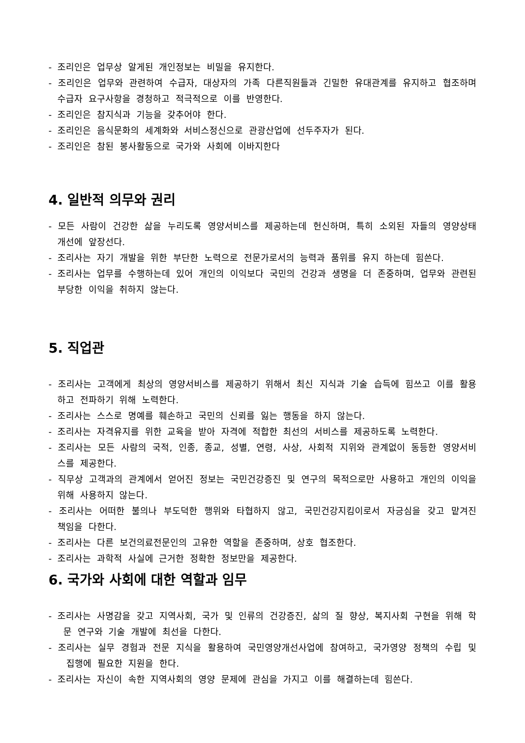- 조리인은 업무상 알게된 개인정보는 비밀을 유지한다.
- 조리인은 업무와 관련하여 수급자, 대상자의 가족 다른직원들과 긴밀한 유대관계를 유지하고 협조하며 수급자 요구사항을 경청하고 적극적으로 이를 반영한다.
- 조리인은 참지식과 기능을 갖추어야 한다.
- 조리인은 음식문화의 세계화와 서비스정신으로 관광산업에 선두주자가 된다.
- 조리인은 참된 봉사활동으로 국가와 사회에 이바지한다
4. 일반적 의무와 권리
- 모든 사람이 건강한 삶을 누리도록 영양서비스를 제공하는데 헌신하며, 특히 소외된 자들의 영양상태 개선에 앞장선다.
- 조리사는 자기 개발을 위한 부단한 노력으로 전문가로서의 능력과 품위를 유지 하는데 힘쓴다.
- 조리사는 업무를 수행하는데 있어 개인의 이익보다 국민의 건강과 생명을 더 존중하며, 업무와 관련된 부당한 이익을 취하지 않는다.
5. 직업관
- 조리사는 고객에게 최상의 영양서비스를 제공하기 위해서 최신 지식과 기술 습득에 힘쓰고 이를 활용하고 전파하기 위해 노력한다.
- 조리사는 스스로 명예를 훼손하고 국민의 신뢰를 잃는 행동을 하지 않는다.
- 조리사는 자격유지를 위한 교육을 받아 자격에 적합한 최선의 서비스를 제공하도록 노력한다.
- 조리사는 모든 사람의 국적, 인종, 종교, 성별, 연령, 사상, 사회적 지위와 관계없이 동등한 영양서비스를 제공한다.
- 직무상 고객과의 관계에서 얻어진 정보는 국민건강증진 및 연구의 목적으로만 사용하고 개인의 이익을 위해 사용하지 않는다.
- 조리사는 어떠한 불의나 부도덕한 행위와 타협하지 않고, 국민건강지킴이로서 자긍심을 갖고 맡겨진 책임을 다한다.
- 조리사는 다른 보건의료전문인의 고유한 역할을 존중하며, 상호 협조한다.
- 조리사는 과학적 사실에 근거한 정확한 정보만을 제공한다.
6. 국가와 사회에 대한 역할과 임무
- 조리사는 사명감을 갖고 지역사회, 국가 및 인류의 건강증진, 삶의 질 향상, 복지사회 구현을 위해 학문 연구와 기술 개발에 최선을 다한다.
- 조리사는 실무 경험과 전문 지식을 활용하여 국민영양개선사업에 참여하고, 국가영양 정책의 수립 및 집행에 필요한 지원을 한다.
- 조리사는 자신이 속한 지역사회의 영양 문제에 관심을 가지고 이를 해결하는데 힘쓴다.